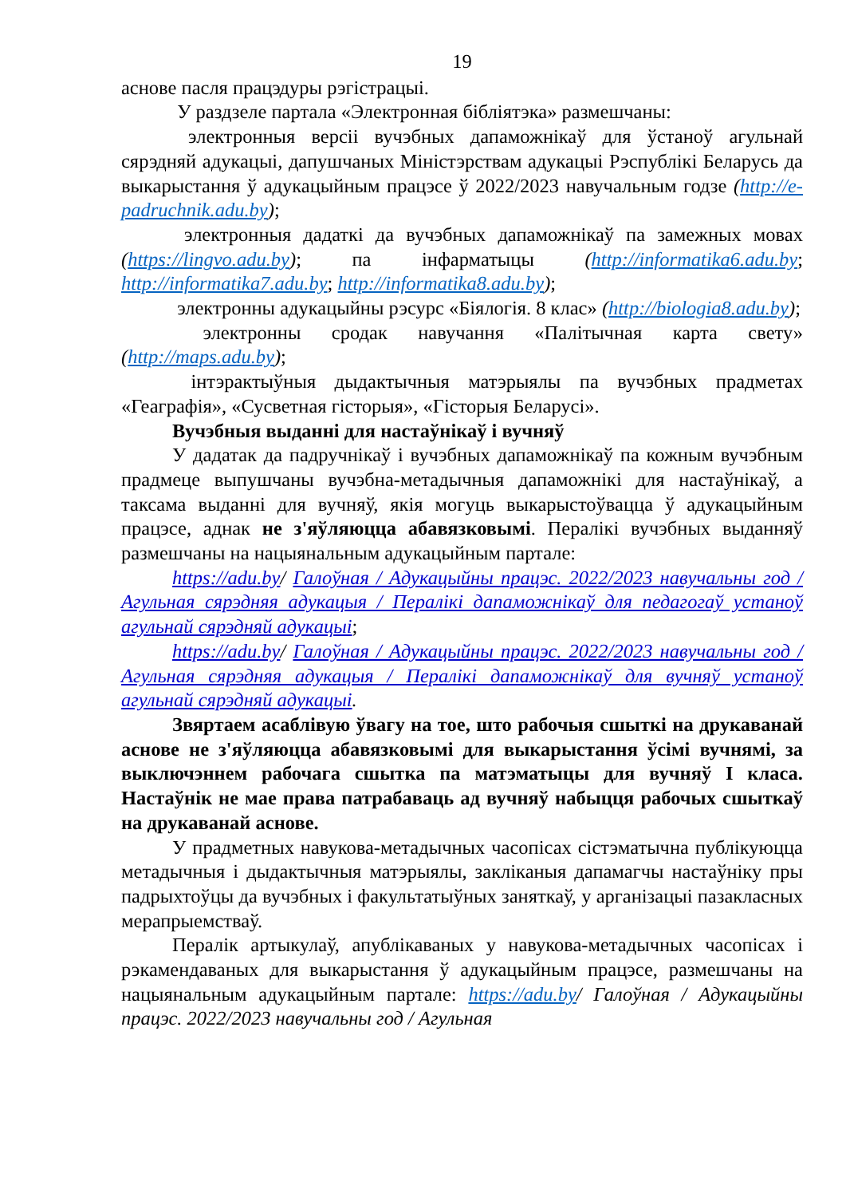19
аснове пасля працэдуры рэгістрацыі.
У раздзеле партала «Электронная бібліятэка» размешчаны:
электронныя версіі вучэбных дапаможнікаў для ўстаноў агульнай сярэдняй адукацыі, дапушчаных Міністэрствам адукацыі Рэспублікі Беларусь да выкарыстання ў адукацыйным працэсе ў 2022/2023 навучальным годзе (http://e-padruchnik.adu.by);
электронныя дадаткі да вучэбных дапаможнікаў па замежных мовах (https://lingvo.adu.by); па інфарматыцы (http://informatika6.adu.by; http://informatika7.adu.by; http://informatika8.adu.by);
электронны адукацыйны рэсурс «Біялогія. 8 клас» (http://biologia8.adu.by);
электронны сродак навучання «Палітычная карта свету» (http://maps.adu.by);
інтэрактыўныя дыдактычныя матэрыялы па вучэбных прадметах «Геаграфія», «Сусветная гісторыя», «Гісторыя Беларусі».
Вучэбныя выданні для настаўнікаў і вучняў
У дадатак да падручнікаў і вучэбных дапаможнікаў па кожным вучэбным прадмеце выпушчаны вучэбна-метадычныя дапаможнікі для настаўнікаў, а таксама выданні для вучняў, якія могуць выкарыстоўвацца ў адукацыйным працэсе, аднак не з'яўляюцца абавязковымі. Пералікі вучэбных выданняў размешчаны на нацыянальным адукацыйным партале:
https://adu.by/ Галоўная / Адукацыйны працэс. 2022/2023 навучальны год / Агульная сярэдняя адукацыя / Пералікі дапаможнікаў для педагогаў устаноў агульнай сярэдняй адукацыі;
https://adu.by/ Галоўная / Адукацыйны працэс. 2022/2023 навучальны год / Агульная сярэдняя адукацыя / Пералікі дапаможнікаў для вучняў устаноў агульнай сярэдняй адукацыі.
Звяртаем асаблівую ўвагу на тое, што рабочыя сшыткі на друкаванай аснове не з'яўляюцца абавязковымі для выкарыстання ўсімі вучнямі, за выключэннем рабочага сшытка па матэматыцы для вучняў І класа. Настаўнік не мае права патрабаваць ад вучняў набыцця рабочых сшыткаў на друкаванай аснове.
У прадметных навукова-метадычных часопісах сістэматычна публікуюцца метадычныя і дыдактычныя матэрыялы, закліканыя дапамагчы настаўніку пры падрыхтоўцы да вучэбных і факультатыўных заняткаў, у арганізацыі пазакласных мерапрыемстваў.
Пералік артыкулаў, апублікаваных у навукова-метадычных часопісах і рэкамендаваных для выкарыстання ў адукацыйным працэсе, размешчаны на нацыянальным адукацыйным партале: https://adu.by/ Галоўная / Адукацыйны працэс. 2022/2023 навучальны год / Агульная